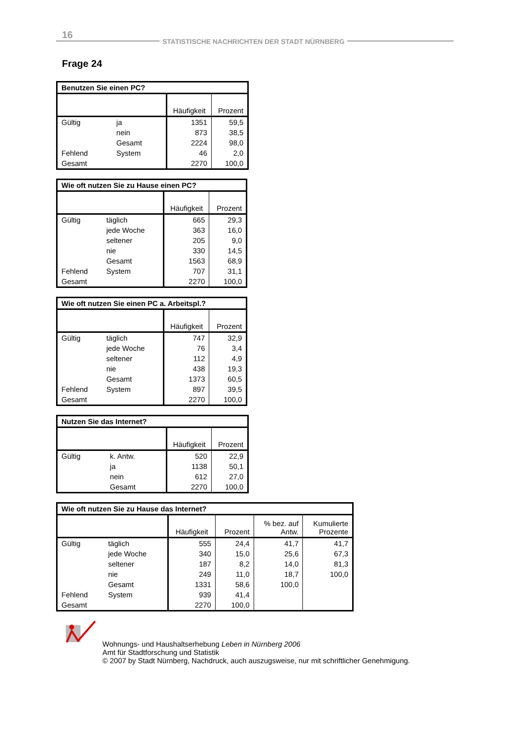16
STATISTISCHE NACHRICHTEN DER STADT NÜRNBERG
Frage 24
| Benutzen Sie einen PC? | | | |
| --- | --- | --- | --- |
| | | Häufigkeit | Prozent |
| Gültig | ja | 1351 | 59,5 |
| | nein | 873 | 38,5 |
| | Gesamt | 2224 | 98,0 |
| Fehlend | System | 46 | 2,0 |
| Gesamt | | 2270 | 100,0 |
| Wie oft nutzen Sie zu Hause einen PC? | | | |
| --- | --- | --- | --- |
| | | Häufigkeit | Prozent |
| Gültig | täglich | 665 | 29,3 |
| | jede Woche | 363 | 16,0 |
| | seltener | 205 | 9,0 |
| | nie | 330 | 14,5 |
| | Gesamt | 1563 | 68,9 |
| Fehlend | System | 707 | 31,1 |
| Gesamt | | 2270 | 100,0 |
| Wie oft nutzen Sie einen PC a. Arbeitspl.? | | | |
| --- | --- | --- | --- |
| | | Häufigkeit | Prozent |
| Gültig | täglich | 747 | 32,9 |
| | jede Woche | 76 | 3,4 |
| | seltener | 112 | 4,9 |
| | nie | 438 | 19,3 |
| | Gesamt | 1373 | 60,5 |
| Fehlend | System | 897 | 39,5 |
| Gesamt | | 2270 | 100,0 |
| Nutzen Sie das Internet? | | | |
| --- | --- | --- | --- |
| | | Häufigkeit | Prozent |
| Gültig | k. Antw. | 520 | 22,9 |
| | ja | 1138 | 50,1 |
| | nein | 612 | 27,0 |
| | Gesamt | 2270 | 100,0 |
| Wie oft nutzen Sie zu Hause das Internet? | | | | | |
| --- | --- | --- | --- | --- | --- |
| | | Häufigkeit | Prozent | % bez. auf Antw. | Kumulierte Prozente |
| Gültig | täglich | 555 | 24,4 | 41,7 | 41,7 |
| | jede Woche | 340 | 15,0 | 25,6 | 67,3 |
| | seltener | 187 | 8,2 | 14,0 | 81,3 |
| | nie | 249 | 11,0 | 18,7 | 100,0 |
| | Gesamt | 1331 | 58,6 | 100,0 | |
| Fehlend | System | 939 | 41,4 | | |
| Gesamt | | 2270 | 100,0 | | |
Wohnungs- und Haushaltserhebung Leben in Nürnberg 2006
Amt für Stadtforschung und Statistik
© 2007 by Stadt Nürnberg, Nachdruck, auch auszugsweise, nur mit schriftlicher Genehmigung.